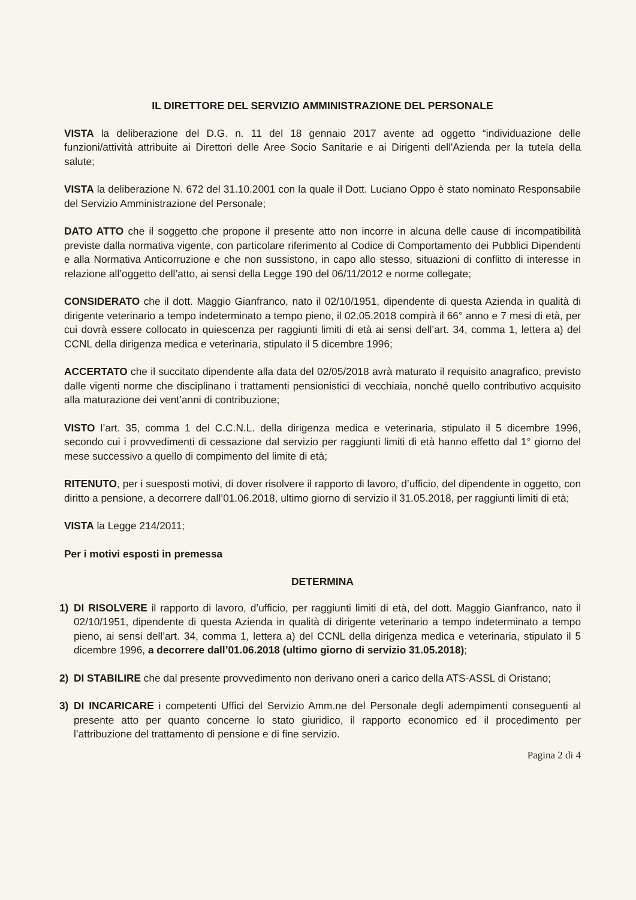IL DIRETTORE DEL SERVIZIO AMMINISTRAZIONE DEL PERSONALE
VISTA la deliberazione del D.G. n. 11 del 18 gennaio 2017 avente ad oggetto “individuazione delle funzioni/attività attribuite ai Direttori delle Aree Socio Sanitarie e ai Dirigenti dell'Azienda per la tutela della salute;
VISTA la deliberazione N. 672 del 31.10.2001 con la quale il Dott. Luciano Oppo è stato nominato Responsabile del Servizio Amministrazione del Personale;
DATO ATTO che il soggetto che propone il presente atto non incorre in alcuna delle cause di incompatibilità previste dalla normativa vigente, con particolare riferimento al Codice di Comportamento dei Pubblici Dipendenti e alla Normativa Anticorruzione e che non sussistono, in capo allo stesso, situazioni di conflitto di interesse in relazione all’oggetto dell’atto, ai sensi della Legge 190 del 06/11/2012 e norme collegate;
CONSIDERATO che il dott. Maggio Gianfranco, nato il 02/10/1951, dipendente di questa Azienda in qualità di dirigente veterinario a tempo indeterminato a tempo pieno, il 02.05.2018 compirà il 66° anno e 7 mesi di età, per cui dovrà essere collocato in quiescenza per raggiunti limiti di età ai sensi dell’art. 34, comma 1, lettera a) del CCNL della dirigenza medica e veterinaria, stipulato il 5 dicembre 1996;
ACCERTATO che il succitato dipendente alla data del 02/05/2018 avrà maturato il requisito anagrafico, previsto dalle vigenti norme che disciplinano i trattamenti pensionistici di vecchiaia, nonché quello contributivo acquisito alla maturazione dei vent’anni di contribuzione;
VISTO l’art. 35, comma 1 del C.C.N.L. della dirigenza medica e veterinaria, stipulato il 5 dicembre 1996, secondo cui i provvedimenti di cessazione dal servizio per raggiunti limiti di età hanno effetto dal 1° giorno del mese successivo a quello di compimento del limite di età;
RITENUTO, per i suesposti motivi, di dover risolvere il rapporto di lavoro, d’ufficio, del dipendente in oggetto, con diritto a pensione, a decorrere dall’01.06.2018, ultimo giorno di servizio il 31.05.2018, per raggiunti limiti di età;
VISTA la Legge 214/2011;
Per i motivi esposti in premessa
DETERMINA
1) DI RISOLVERE il rapporto di lavoro, d’ufficio, per raggiunti limiti di età, del dott. Maggio Gianfranco, nato il 02/10/1951, dipendente di questa Azienda in qualità di dirigente veterinario a tempo indeterminato a tempo pieno, ai sensi dell’art. 34, comma 1, lettera a) del CCNL della dirigenza medica e veterinaria, stipulato il 5 dicembre 1996, a decorrere dall’01.06.2018 (ultimo giorno di servizio 31.05.2018);
2) DI STABILIRE che dal presente provvedimento non derivano oneri a carico della ATS-ASSL di Oristano;
3) DI INCARICARE i competenti Uffici del Servizio Amm.ne del Personale degli adempimenti conseguenti al presente atto per quanto concerne lo stato giuridico, il rapporto economico ed il procedimento per l’attribuzione del trattamento di pensione e di fine servizio.
Pagina 2 di 4